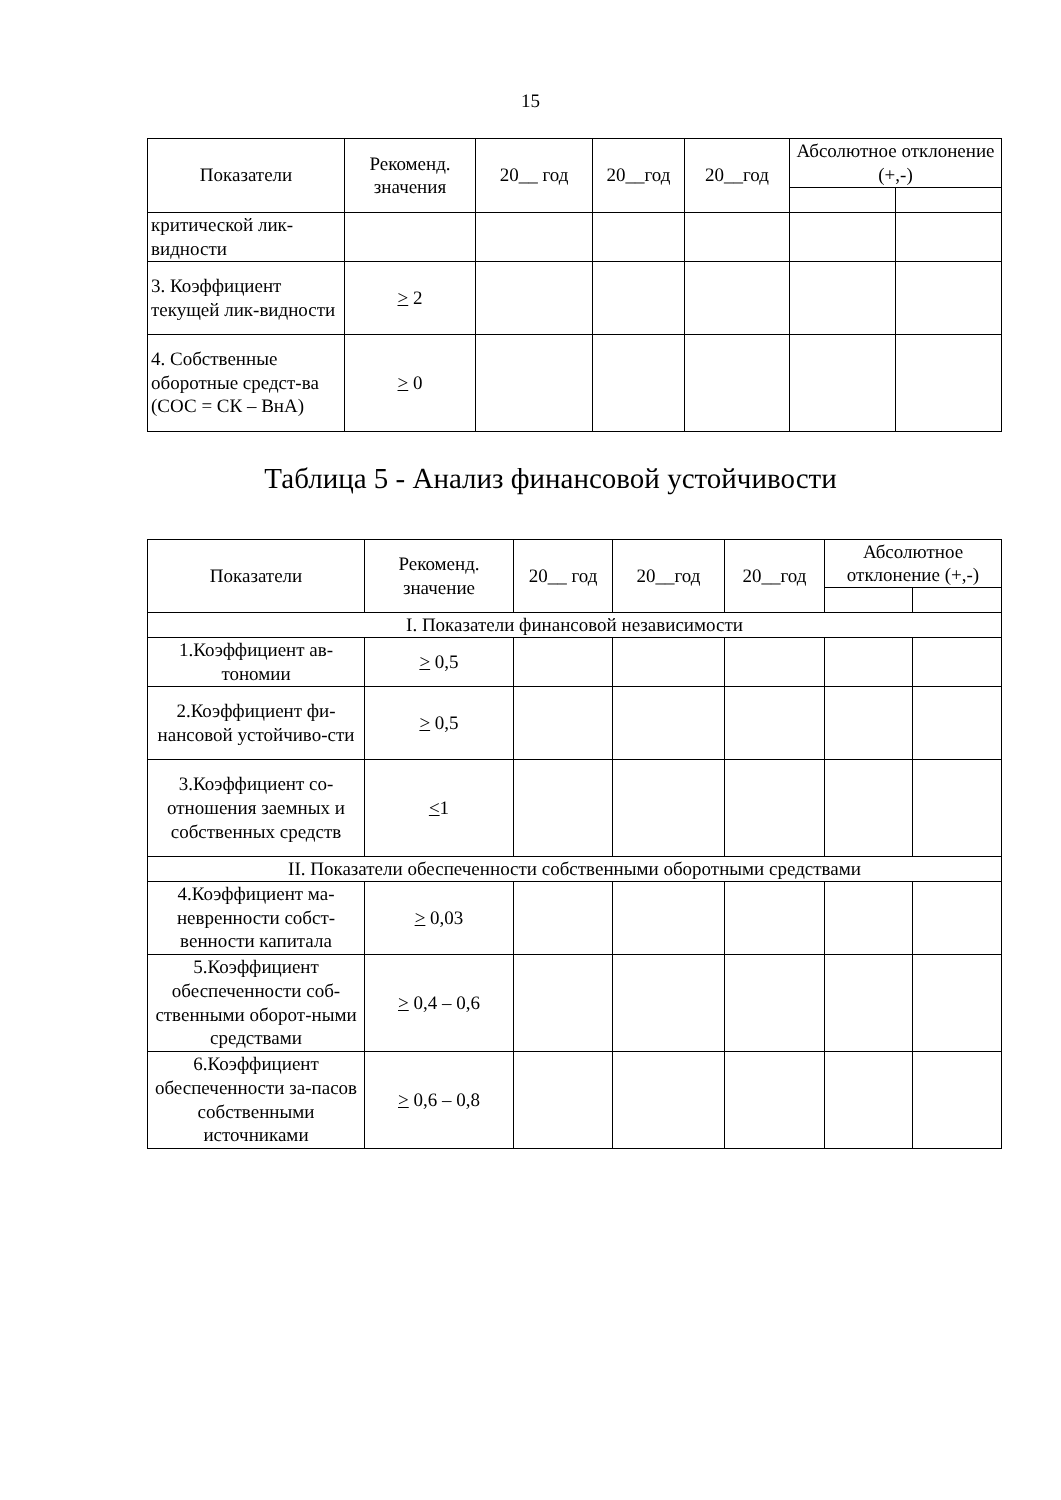15
| Показатели | Рекоменд. значения | 20__ год | 20__год | 20__год | Абсолютное отклонение (+,-) | |
| --- | --- | --- | --- | --- | --- | --- |
| критической лик-видности | | | | | | |
| 3. Коэффициент текущей лик-видности | > 2 | | | | | |
| 4. Собственные оборотные средст-ва (СОС = СК – ВнА) | > 0 | | | | | |
Таблица 5 - Анализ финансовой устойчивости
| Показатели | Рекоменд. значение | 20__ год | 20__год | 20__год | Абсолютное отклонение (+,-) | |
| --- | --- | --- | --- | --- | --- | --- |
| I. Показатели финансовой независимости | | | | | | |
| 1.Коэффициент ав-тономии | > 0,5 | | | | | |
| 2.Коэффициент фи-нансовой устойчиво-сти | > 0,5 | | | | | |
| 3.Коэффициент со-отношения заемных и собственных средств | < 1 | | | | | |
| II. Показатели обеспеченности собственными оборотными средствами | | | | | | |
| 4.Коэффициент ма-невренности собст-венности капитала | > 0,03 | | | | | |
| 5.Коэффициент обеспеченности соб-ственными оборот-ными средствами | > 0,4 – 0,6 | | | | | |
| 6.Коэффициент обеспеченности за-пасов собственными источниками | > 0,6 – 0,8 | | | | | |